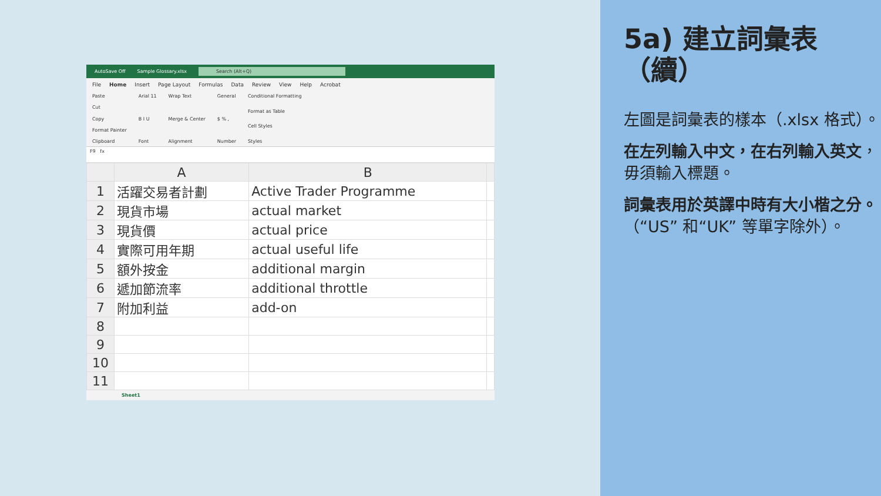AutoSave Off Sample Glossary.xlsx Search (Alt+Q)
File Home Insert Page Layout Formulas Data Review View Help Acrobat
Paste
Cut
Copy
Format Painter
Clipboard
Arial 11
B I U
Font
Wrap Text
Merge & Center
Alignment
General
$ % ,
Number
Conditional Formatting
Format as Table
Cell Styles
Styles
F9 fx
| | A | B | |
| --- | --- | --- | --- |
| 1 | 活躍交易者計劃 | Active Trader Programme | |
| 2 | 現貨市場 | actual market | |
| 3 | 現貨價 | actual price | |
| 4 | 實際可用年期 | actual useful life | |
| 5 | 額外按金 | additional margin | |
| 6 | 遞加節流率 | additional throttle | |
| 7 | 附加利益 | add-on | |
| 8 | | | |
| 9 | | | |
| 10 | | | |
| 11 | | | |
Sheet1
5a) 建立詞彙表（續）
左圖是詞彙表的樣本（.xlsx 格式）。
在左列輸入中文，在右列輸入英文，毋須輸入標題。
詞彙表用於英譯中時有大小楷之分。（“US” 和“UK” 等單字除外）。